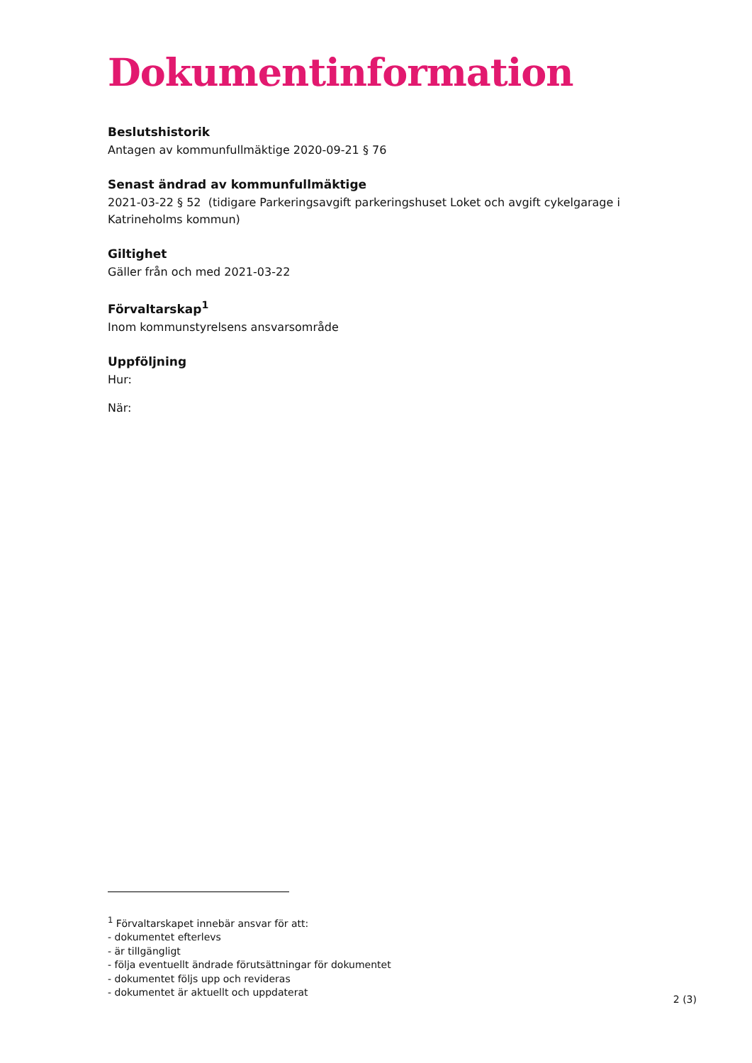Dokumentinformation
Beslutshistorik
Antagen av kommunfullmäktige 2020-09-21 § 76
Senast ändrad av kommunfullmäktige
2021-03-22 § 52 (tidigare Parkeringsavgift parkeringshuset Loket och avgift cykelgarage i Katrineholms kommun)
Giltighet
Gäller från och med 2021-03-22
Förvaltarskap<sup>1</sup>
Inom kommunstyrelsens ansvarsområde
Uppföljning
Hur:
När:
<sup>1</sup> Förvaltarskapet innebär ansvar för att:
- dokumentet efterlevs
- är tillgängligt
- följa eventuellt ändrade förutsättningar för dokumentet
- dokumentet följs upp och revideras
- dokumentet är aktuellt och uppdaterat
2 (3)